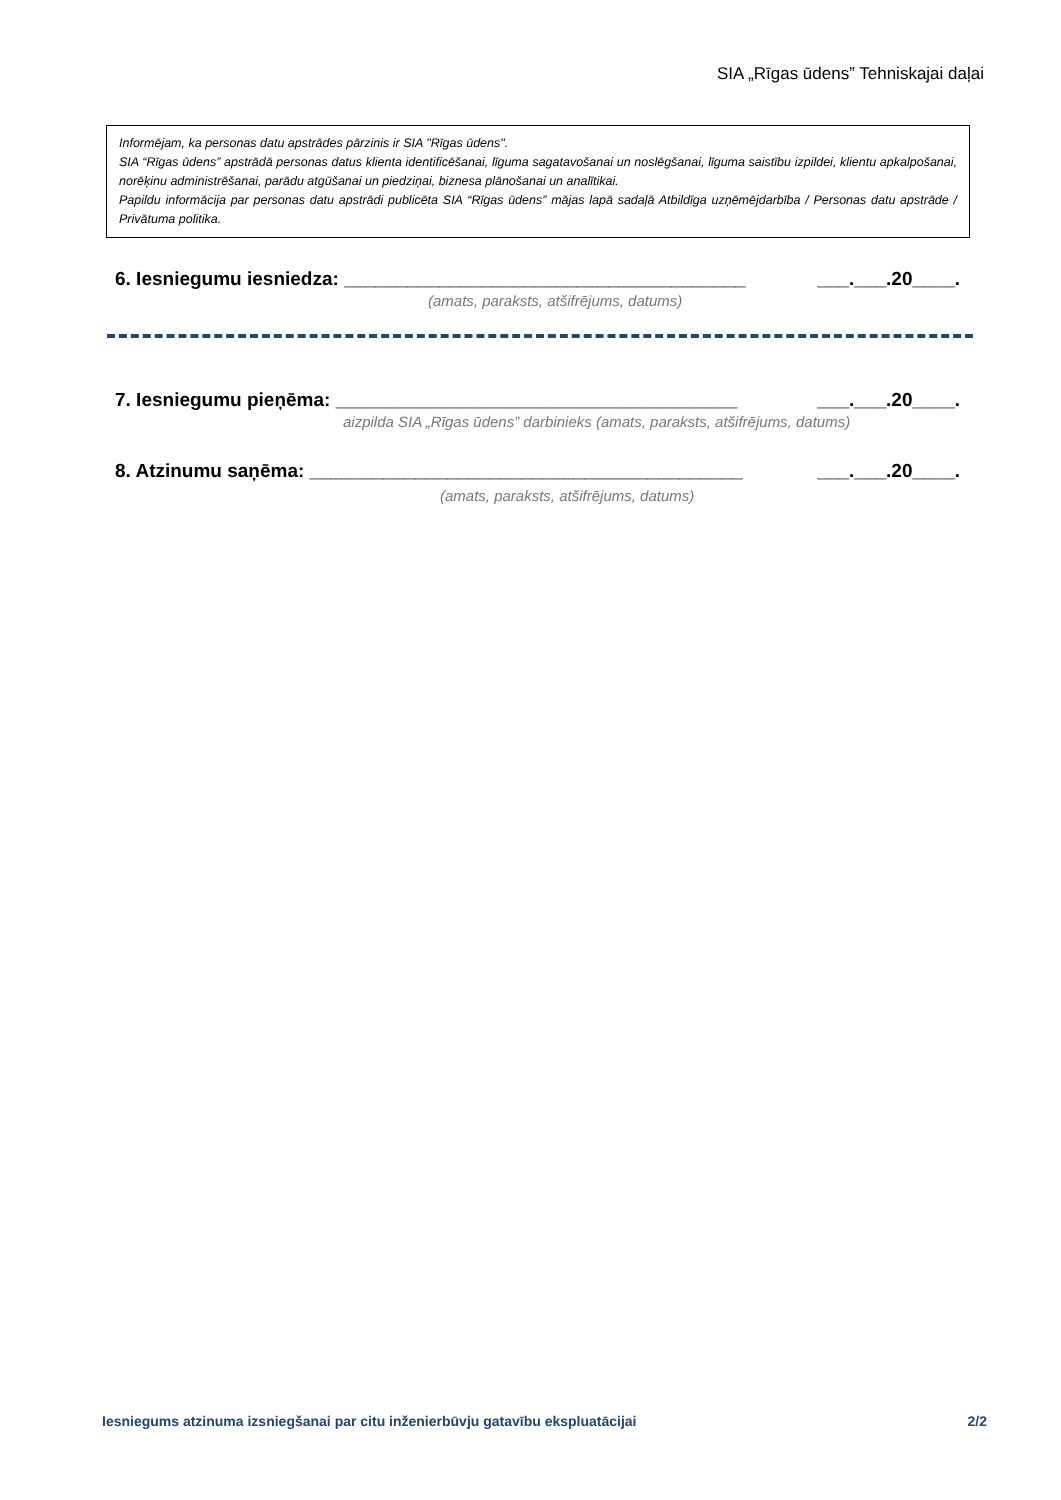SIA „Rīgas ūdens” Tehniskajai daļai
Informējam, ka personas datu apstrādes pārzinis ir SIA "Rīgas ūdens".
SIA “Rīgas ūdens” apstrādā personas datus klienta identificēšanai, līguma sagatavošanai un noslēgšanai, līguma saistību izpildei, klientu apkalpošanai, norēķinu administrēšanai, parādu atgūšanai un piedziņai, biznesa plānošanai un analītikai.
Papildu informācija par personas datu apstrādi publicēta SIA “Rīgas ūdens” mājas lapā sadaļā Atbildīga uzņēmējdarbība / Personas datu apstrāde / Privātuma politika.
6. Iesniegumu iesniedza: ______________________________________ ___.___.20____.
(amats, paraksts, atšifrējums, datums)
7. Iesniegumu pieņēma: ______________________________________ ___.___.20____.
aizpilda SIA „Rīgas ūdens” darbinieks (amats, paraksts, atšifrējums, datums)
8. Atzinumu saņēma: _________________________________________ ___.___.20____.
(amats, paraksts, atšifrējums, datums)
Iesniegums atzinuma izsniegšanai par citu inženierbūvju gatavību ekspluatācijai 2/2